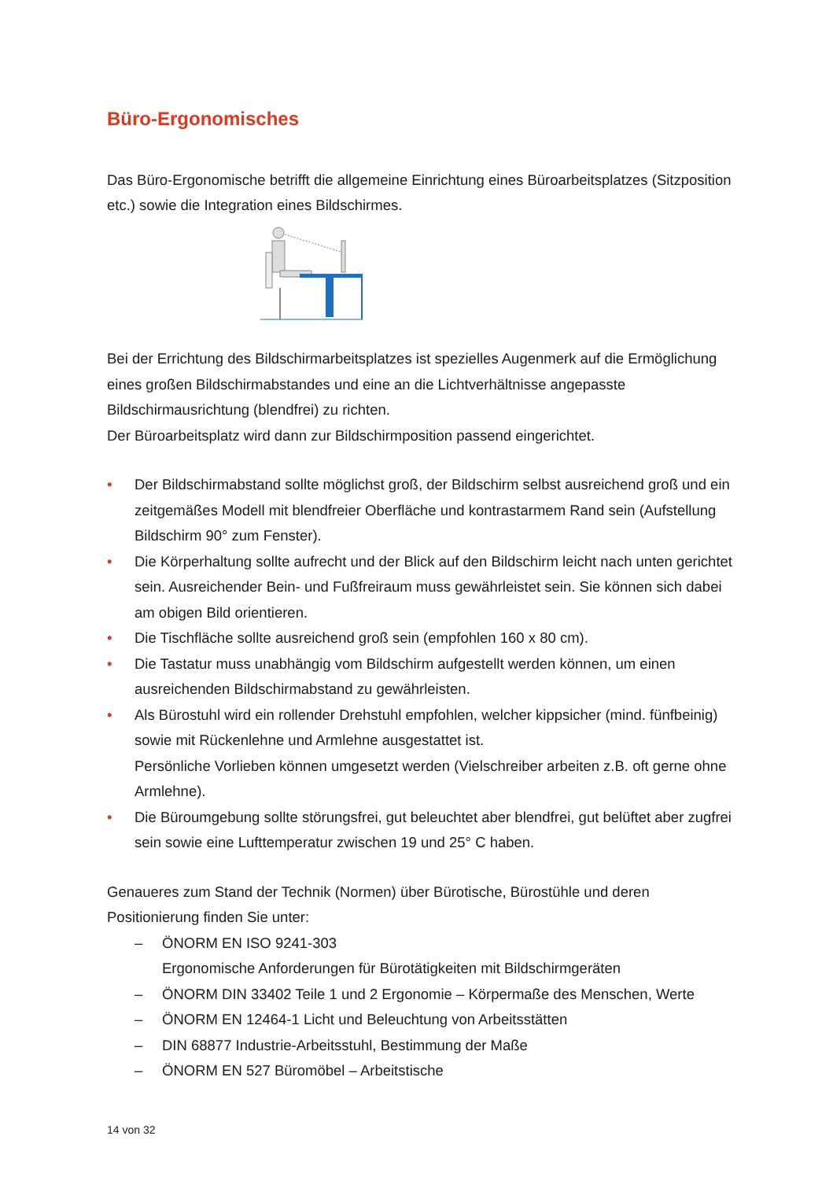Büro-Ergonomisches
Das Büro-Ergonomische betrifft die allgemeine Einrichtung eines Büroarbeitsplatzes (Sitzposition etc.) sowie die Integration eines Bildschirmes.
Bei der Errichtung des Bildschirmarbeitsplatzes ist spezielles Augenmerk auf die Ermöglichung eines großen Bildschirmabstandes und eine an die Lichtverhältnisse angepasste Bildschirmausrichtung (blendfrei) zu richten.
Der Büroarbeitsplatz wird dann zur Bildschirmposition passend eingerichtet.
• Der Bildschirmabstand sollte möglichst groß, der Bildschirm selbst ausreichend groß und ein zeitgemäßes Modell mit blendfreier Oberfläche und kontrastarmem Rand sein (Aufstellung Bildschirm 90° zum Fenster).
• Die Körperhaltung sollte aufrecht und der Blick auf den Bildschirm leicht nach unten gerichtet sein. Ausreichender Bein- und Fußfreiraum muss gewährleistet sein. Sie können sich dabei am obigen Bild orientieren.
• Die Tischfläche sollte ausreichend groß sein (empfohlen 160 x 80 cm).
• Die Tastatur muss unabhängig vom Bildschirm aufgestellt werden können, um einen ausreichenden Bildschirmabstand zu gewährleisten.
• Als Bürostuhl wird ein rollender Drehstuhl empfohlen, welcher kippsicher (mind. fünfbeinig) sowie mit Rückenlehne und Armlehne ausgestattet ist.
Persönliche Vorlieben können umgesetzt werden (Vielschreiber arbeiten z.B. oft gerne ohne Armlehne).
• Die Büroumgebung sollte störungsfrei, gut beleuchtet aber blendfrei, gut belüftet aber zugfrei sein sowie eine Lufttemperatur zwischen 19 und 25° C haben.
Genaueres zum Stand der Technik (Normen) über Bürotische, Bürostühle und deren Positionierung finden Sie unter:
– ÖNORM EN ISO 9241-303
Ergonomische Anforderungen für Bürotätigkeiten mit Bildschirmgeräten
– ÖNORM DIN 33402 Teile 1 und 2 Ergonomie – Körpermaße des Menschen, Werte
– ÖNORM EN 12464-1 Licht und Beleuchtung von Arbeitsstätten
– DIN 68877 Industrie-Arbeitsstuhl, Bestimmung der Maße
– ÖNORM EN 527 Büromöbel – Arbeitstische
14 von 32